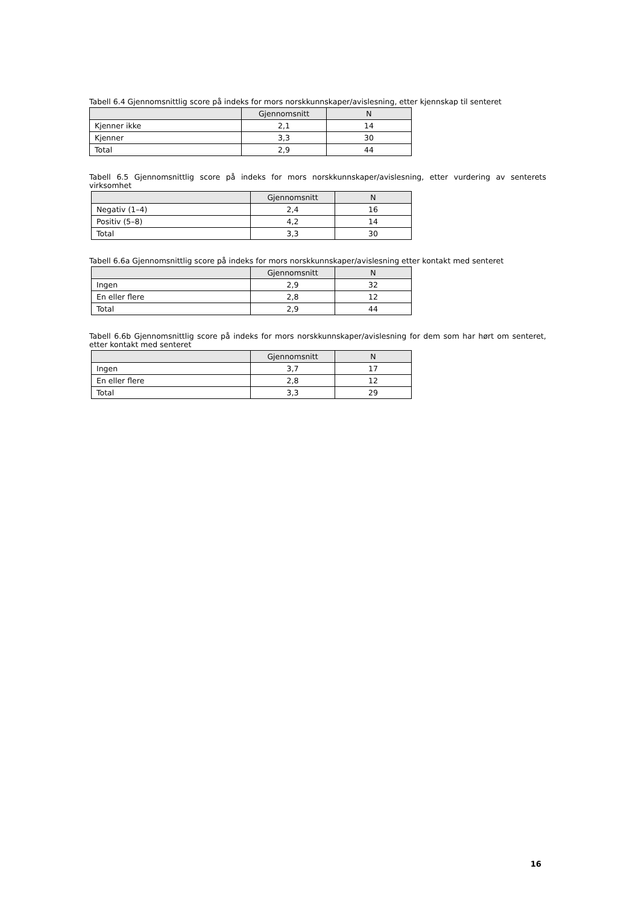Tabell 6.4 Gjennomsnittlig score på indeks for mors norskkunnskaper/avislesning, etter kjennskap til senteret
| | Gjennomsnitt | N |
| --- | --- | --- |
| Kjenner ikke | 2,1 | 14 |
| Kjenner | 3,3 | 30 |
| Total | 2,9 | 44 |
Tabell 6.5 Gjennomsnittlig score på indeks for mors norskkunnskaper/avislesning, etter vurdering av senterets virksomhet
| | Gjennomsnitt | N |
| --- | --- | --- |
| Negativ (1–4) | 2,4 | 16 |
| Positiv (5–8) | 4,2 | 14 |
| Total | 3,3 | 30 |
Tabell 6.6a Gjennomsnittlig score på indeks for mors norskkunnskaper/avislesning etter kontakt med senteret
| | Gjennomsnitt | N |
| --- | --- | --- |
| Ingen | 2,9 | 32 |
| En eller flere | 2,8 | 12 |
| Total | 2,9 | 44 |
Tabell 6.6b Gjennomsnittlig score på indeks for mors norskkunnskaper/avislesning for dem som har hørt om senteret, etter kontakt med senteret
| | Gjennomsnitt | N |
| --- | --- | --- |
| Ingen | 3,7 | 17 |
| En eller flere | 2,8 | 12 |
| Total | 3,3 | 29 |
16